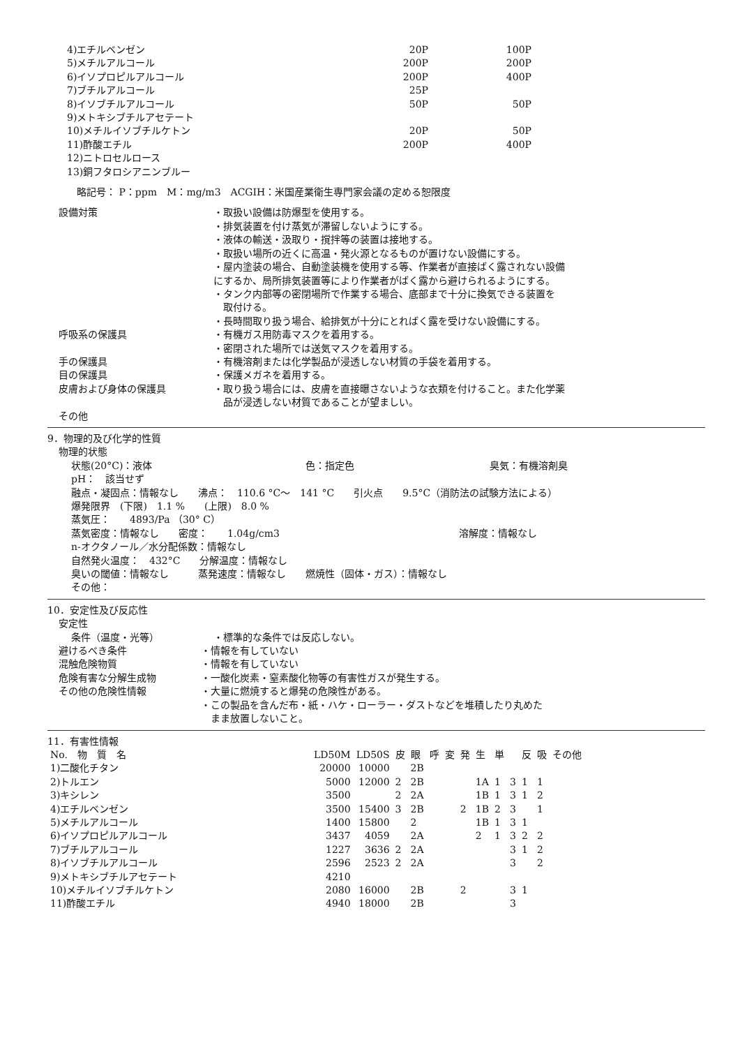| 4)エチルベンゼン | 20P | 100P |
| 5)メチルアルコール | 200P | 200P |
| 6)イソプロピルアルコール | 200P | 400P |
| 7)ブチルアルコール | 25P | |
| 8)イソブチルアルコール | 50P | 50P |
| 9)メトキシブチルアセテート | | |
| 10)メチルイソブチルケトン | 20P | 50P |
| 11)酢酸エチル | 200P | 400P |
| 12)ニトロセルロース | | |
| 13)銅フタロシアニンブルー | | |
略記号： P：ppm　M：mg/m3　ACGIH：米国産業衛生専門家会議の定める恕限度
設備対策 ・取扱い設備は防爆型を使用する。
・排気装置を付け蒸気が滞留しないようにする。
・液体の輸送・汲取り・撹拌等の装置は接地する。
・取扱い場所の近くに高温・発火源となるものが置けない設備にする。
・屋内塗装の場合、自動塗装機を使用する等、作業者が直接ばく露されない設備
にするか、局所排気装置等により作業者がばく露から避けられるようにする。
・タンク内部等の密閉場所で作業する場合、底部まで十分に換気できる装置を
　取付ける。
・長時間取り扱う場合、給排気が十分にとればく露を受けない設備にする。
呼吸系の保護具 ・有機ガス用防毒マスクを着用する。
・密閉された場所では送気マスクを着用する。
手の保護具 ・有機溶剤または化学製品が浸透しない材質の手袋を着用する。
目の保護具 ・保護メガネを着用する。
皮膚および身体の保護具 ・取り扱う場合には、皮膚を直接曝さないような衣類を付けること。また化学薬
　品が浸透しない材質であることが望ましい。
その他
9．物理的及び化学的性質
物理的状態
状態(20°C)：液体 色：指定色 臭気：有機溶剤臭
pH：　該当せず
融点・凝固点：情報なし　　沸点：　110.6 °C～　141 °C　　引火点　　9.5°C（消防法の試験方法による）
爆発限界　(下限)　1.1 %　　(上限)　8.0 %
蒸気圧：　　4893/Pa （30° C）
蒸気密度：情報なし　　密度：　　1.04g/cm3 溶解度：情報なし
n-オクタノール／水分配係数：情報なし
自然発火温度：　432°C　　分解温度：情報なし
臭いの閾値：情報なし　　　蒸発速度：情報なし　　燃焼性（固体・ガス）：情報なし
その他：
10．安定性及び反応性
安定性
条件（温度・光等） ・標準的な条件では反応しない。
避けるべき条件 ・情報を有していない
混触危険物質 ・情報を有していない
危険有害な分解生成物 ・一酸化炭素・窒素酸化物等の有害性ガスが発生する。
その他の危険性情報 ・大量に燃焼すると爆発の危険性がある。
・この製品を含んだ布・紙・ハケ・ローラー・ダストなどを堆積したり丸めた
　まま放置しないこと。
11．有害性情報
| No. 物 質 名 | LD50M | LD50S | 皮 | 眼 | 呼 | 変 | 発 | 生 | 単 | | 反 | 吸 | その他 |
| --- | --- | --- | --- | --- | --- | --- | --- | --- | --- | --- | --- | --- | --- |
| 1)二酸化チタン | 20000 | 10000 | | 2B | | | | | | | | | |
| 2)トルエン | 5000 | 12000 | 2 | 2B | | | | 1A | 1 | 3 | 1 | 1 | |
| 3)キシレン | 3500 | | 2 | 2A | | | | 1B | 1 | 3 | 1 | 2 | |
| 4)エチルベンゼン | 3500 | 15400 | 3 | 2B | | | 2 | 1B | 2 | 3 | | 1 | |
| 5)メチルアルコール | 1400 | 15800 | | 2 | | | | 1B | 1 | 3 | 1 | | |
| 6)イソプロピルアルコール | 3437 | 4059 | | 2A | | | | 2 | 1 | 3 | 2 | 2 | |
| 7)ブチルアルコール | 1227 | 3636 | 2 | 2A | | | | | | 3 | 1 | 2 | |
| 8)イソブチルアルコール | 2596 | 2523 | 2 | 2A | | | | | | 3 | | 2 | |
| 9)メトキシブチルアセテート | 4210 | | | | | | | | | | | | |
| 10)メチルイソブチルケトン | 2080 | 16000 | | 2B | | | 2 | | | 3 | 1 | | |
| 11)酢酸エチル | 4940 | 18000 | | 2B | | | | | | 3 | | | |